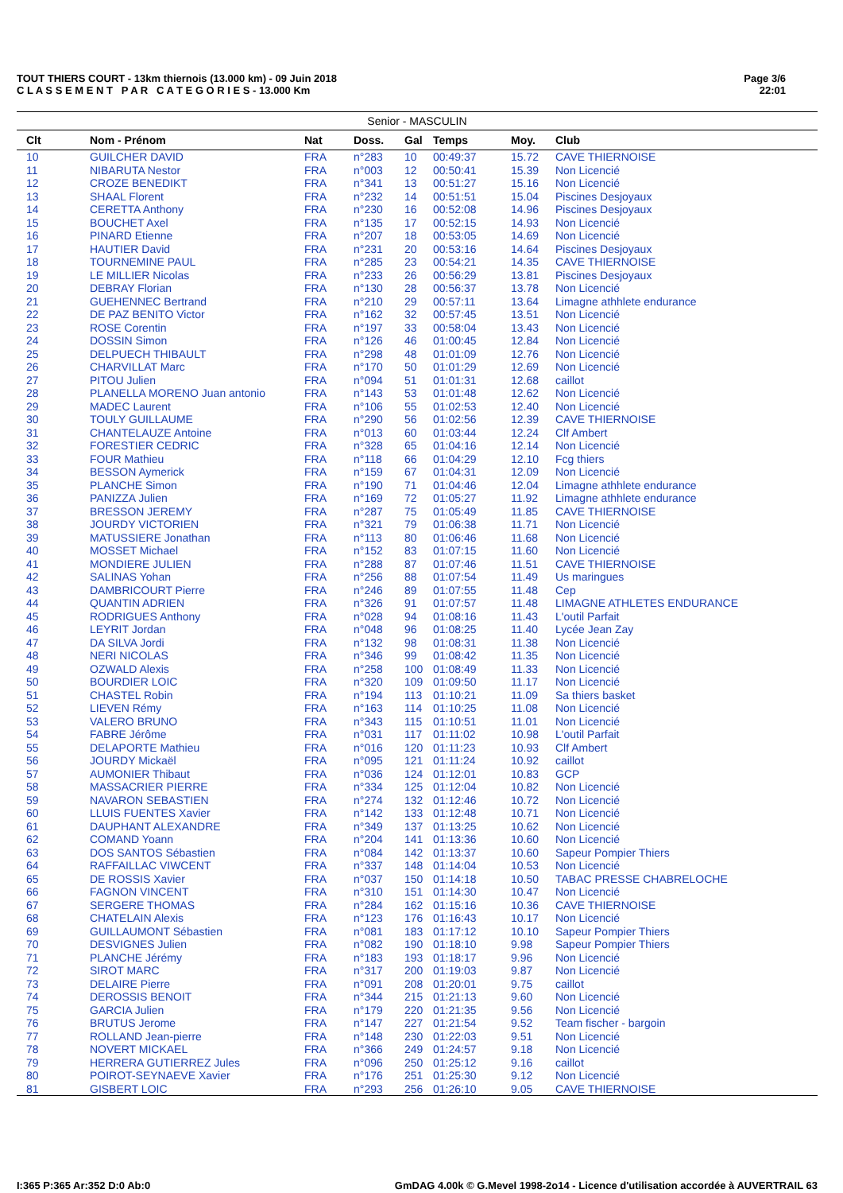TOUT THIERS COURT - 13km thiernois (13.000 km) - 09 Juin 2018
C L A S S E M E N T P A R C A T E G O R I E S - 13.000 Km
Page 3/6
22:01
Senior - MASCULIN
| Clt | Nom - Prénom | Nat | Doss. | Gal | Temps | Moy. | Club |
| --- | --- | --- | --- | --- | --- | --- | --- |
| 10 | GUILCHER DAVID | FRA | n°283 | 10 | 00:49:37 | 15.72 | CAVE THIERNOISE |
| 11 | NIBARUTA Nestor | FRA | n°003 | 12 | 00:50:41 | 15.39 | Non Licencié |
| 12 | CROZE BENEDIKT | FRA | n°341 | 13 | 00:51:27 | 15.16 | Non Licencié |
| 13 | SHAAL Florent | FRA | n°232 | 14 | 00:51:51 | 15.04 | Piscines Desjoyaux |
| 14 | CERETTA Anthony | FRA | n°230 | 16 | 00:52:08 | 14.96 | Piscines Desjoyaux |
| 15 | BOUCHET Axel | FRA | n°135 | 17 | 00:52:15 | 14.93 | Non Licencié |
| 16 | PINARD Etienne | FRA | n°207 | 18 | 00:53:05 | 14.69 | Non Licencié |
| 17 | HAUTIER David | FRA | n°231 | 20 | 00:53:16 | 14.64 | Piscines Desjoyaux |
| 18 | TOURNEMINE PAUL | FRA | n°285 | 23 | 00:54:21 | 14.35 | CAVE THIERNOISE |
| 19 | LE MILLIER Nicolas | FRA | n°233 | 26 | 00:56:29 | 13.81 | Piscines Desjoyaux |
| 20 | DEBRAY Florian | FRA | n°130 | 28 | 00:56:37 | 13.78 | Non Licencié |
| 21 | GUEHENNEC Bertrand | FRA | n°210 | 29 | 00:57:11 | 13.64 | Limagne athhlete endurance |
| 22 | DE PAZ BENITO Victor | FRA | n°162 | 32 | 00:57:45 | 13.51 | Non Licencié |
| 23 | ROSE Corentin | FRA | n°197 | 33 | 00:58:04 | 13.43 | Non Licencié |
| 24 | DOSSIN Simon | FRA | n°126 | 46 | 01:00:45 | 12.84 | Non Licencié |
| 25 | DELPUECH THIBAULT | FRA | n°298 | 48 | 01:01:09 | 12.76 | Non Licencié |
| 26 | CHARVILLAT Marc | FRA | n°170 | 50 | 01:01:29 | 12.69 | Non Licencié |
| 27 | PITOU Julien | FRA | n°094 | 51 | 01:01:31 | 12.68 | caillot |
| 28 | PLANELLA MORENO Juan antonio | FRA | n°143 | 53 | 01:01:48 | 12.62 | Non Licencié |
| 29 | MADEC Laurent | FRA | n°106 | 55 | 01:02:53 | 12.40 | Non Licencié |
| 30 | TOULY GUILLAUME | FRA | n°290 | 56 | 01:02:56 | 12.39 | CAVE THIERNOISE |
| 31 | CHANTELAUZE Antoine | FRA | n°013 | 60 | 01:03:44 | 12.24 | Clf Ambert |
| 32 | FORESTIER CEDRIC | FRA | n°328 | 65 | 01:04:16 | 12.14 | Non Licencié |
| 33 | FOUR Mathieu | FRA | n°118 | 66 | 01:04:29 | 12.10 | Fcg thiers |
| 34 | BESSON Aymerick | FRA | n°159 | 67 | 01:04:31 | 12.09 | Non Licencié |
| 35 | PLANCHE Simon | FRA | n°190 | 71 | 01:04:46 | 12.04 | Limagne athhlete endurance |
| 36 | PANIZZA Julien | FRA | n°169 | 72 | 01:05:27 | 11.92 | Limagne athhlete endurance |
| 37 | BRESSON JEREMY | FRA | n°287 | 75 | 01:05:49 | 11.85 | CAVE THIERNOISE |
| 38 | JOURDY VICTORIEN | FRA | n°321 | 79 | 01:06:38 | 11.71 | Non Licencié |
| 39 | MATUSSIERE Jonathan | FRA | n°113 | 80 | 01:06:46 | 11.68 | Non Licencié |
| 40 | MOSSET Michael | FRA | n°152 | 83 | 01:07:15 | 11.60 | Non Licencié |
| 41 | MONDIERE JULIEN | FRA | n°288 | 87 | 01:07:46 | 11.51 | CAVE THIERNOISE |
| 42 | SALINAS Yohan | FRA | n°256 | 88 | 01:07:54 | 11.49 | Us maringues |
| 43 | DAMBRICOURT Pierre | FRA | n°246 | 89 | 01:07:55 | 11.48 | Cep |
| 44 | QUANTIN ADRIEN | FRA | n°326 | 91 | 01:07:57 | 11.48 | LIMAGNE ATHLETES ENDURANCE |
| 45 | RODRIGUES Anthony | FRA | n°028 | 94 | 01:08:16 | 11.43 | L'outil Parfait |
| 46 | LEYRIT Jordan | FRA | n°048 | 96 | 01:08:25 | 11.40 | Lycée Jean Zay |
| 47 | DA SILVA Jordi | FRA | n°132 | 98 | 01:08:31 | 11.38 | Non Licencié |
| 48 | NERI NICOLAS | FRA | n°346 | 99 | 01:08:42 | 11.35 | Non Licencié |
| 49 | OZWALD Alexis | FRA | n°258 | 100 | 01:08:49 | 11.33 | Non Licencié |
| 50 | BOURDIER LOIC | FRA | n°320 | 109 | 01:09:50 | 11.17 | Non Licencié |
| 51 | CHASTEL Robin | FRA | n°194 | 113 | 01:10:21 | 11.09 | Sa thiers basket |
| 52 | LIEVEN Rémy | FRA | n°163 | 114 | 01:10:25 | 11.08 | Non Licencié |
| 53 | VALERO BRUNO | FRA | n°343 | 115 | 01:10:51 | 11.01 | Non Licencié |
| 54 | FABRE Jérôme | FRA | n°031 | 117 | 01:11:02 | 10.98 | L'outil Parfait |
| 55 | DELAPORTE Mathieu | FRA | n°016 | 120 | 01:11:23 | 10.93 | Clf Ambert |
| 56 | JOURDY Mickaël | FRA | n°095 | 121 | 01:11:24 | 10.92 | caillot |
| 57 | AUMONIER Thibaut | FRA | n°036 | 124 | 01:12:01 | 10.83 | GCP |
| 58 | MASSACRIER PIERRE | FRA | n°334 | 125 | 01:12:04 | 10.82 | Non Licencié |
| 59 | NAVARON SEBASTIEN | FRA | n°274 | 132 | 01:12:46 | 10.72 | Non Licencié |
| 60 | LLUIS FUENTES Xavier | FRA | n°142 | 133 | 01:12:48 | 10.71 | Non Licencié |
| 61 | DAUPHANT ALEXANDRE | FRA | n°349 | 137 | 01:13:25 | 10.62 | Non Licencié |
| 62 | COMAND Yoann | FRA | n°204 | 141 | 01:13:36 | 10.60 | Non Licencié |
| 63 | DOS SANTOS Sébastien | FRA | n°084 | 142 | 01:13:37 | 10.60 | Sapeur Pompier Thiers |
| 64 | RAFFAILLAC VIWCENT | FRA | n°337 | 148 | 01:14:04 | 10.53 | Non Licencié |
| 65 | DE ROSSIS Xavier | FRA | n°037 | 150 | 01:14:18 | 10.50 | TABAC PRESSE CHABRELOCHE |
| 66 | FAGNON VINCENT | FRA | n°310 | 151 | 01:14:30 | 10.47 | Non Licencié |
| 67 | SERGERE THOMAS | FRA | n°284 | 162 | 01:15:16 | 10.36 | CAVE THIERNOISE |
| 68 | CHATELAIN Alexis | FRA | n°123 | 176 | 01:16:43 | 10.17 | Non Licencié |
| 69 | GUILLAUMONT Sébastien | FRA | n°081 | 183 | 01:17:12 | 10.10 | Sapeur Pompier Thiers |
| 70 | DESVIGNES Julien | FRA | n°082 | 190 | 01:18:10 | 9.98 | Sapeur Pompier Thiers |
| 71 | PLANCHE Jérémy | FRA | n°183 | 193 | 01:18:17 | 9.96 | Non Licencié |
| 72 | SIROT MARC | FRA | n°317 | 200 | 01:19:03 | 9.87 | Non Licencié |
| 73 | DELAIRE Pierre | FRA | n°091 | 208 | 01:20:01 | 9.75 | caillot |
| 74 | DEROSSIS BENOIT | FRA | n°344 | 215 | 01:21:13 | 9.60 | Non Licencié |
| 75 | GARCIA Julien | FRA | n°179 | 220 | 01:21:35 | 9.56 | Non Licencié |
| 76 | BRUTUS Jerome | FRA | n°147 | 227 | 01:21:54 | 9.52 | Team fischer - bargoin |
| 77 | ROLLAND Jean-pierre | FRA | n°148 | 230 | 01:22:03 | 9.51 | Non Licencié |
| 78 | NOVERT MICKAEL | FRA | n°366 | 249 | 01:24:57 | 9.18 | Non Licencié |
| 79 | HERRERA GUTIERREZ Jules | FRA | n°096 | 250 | 01:25:12 | 9.16 | caillot |
| 80 | POIROT-SEYNAEVE Xavier | FRA | n°176 | 251 | 01:25:30 | 9.12 | Non Licencié |
| 81 | GISBERT LOIC | FRA | n°293 | 256 | 01:26:10 | 9.05 | CAVE THIERNOISE |
I:365 P:365 Ar:352 D:0 Ab:0 GmDAG 4.00k © G.Mevel 1998-2o14 - Licence d'utilisation accordée à AUVERTRAIL 63